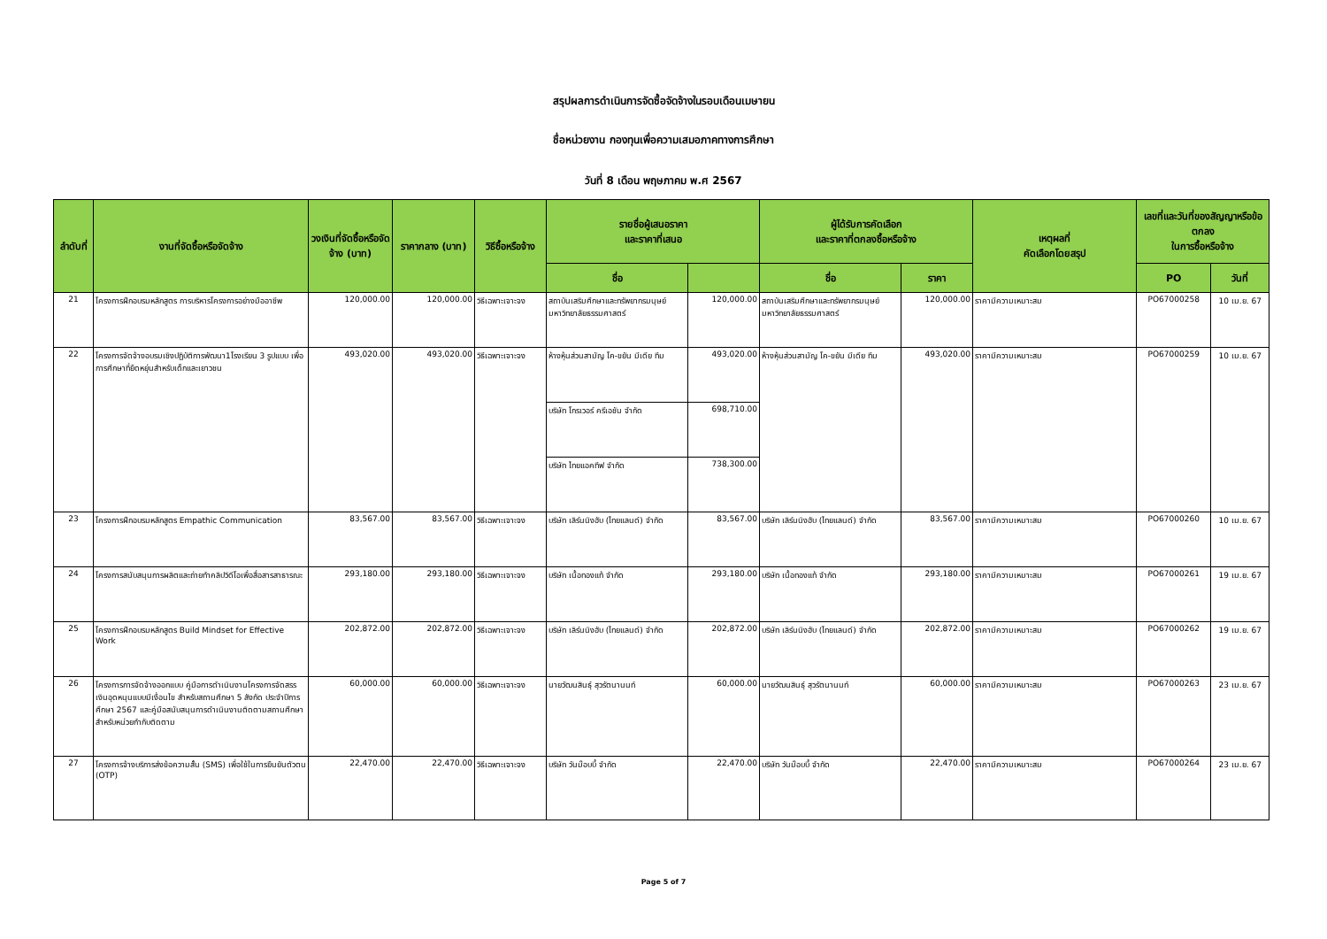สรุปผลการดำเนินการจัดซื้อจัดจ้างในรอบเดือนเมษายน
ชื่อหน่วยงาน กองทุนเพื่อความเสมอภาคทางการศึกษา
วันที่ 8 เดือน พฤษภาคม พ.ศ 2567
| ลำดับที่ | งานที่จัดซื้อหรือจัดจ้าง | วงเงินที่จัดซื้อหรือจัดจ้าง (บาท) | ราคากลาง (บาท) | วิธีซื้อหรือจ้าง | รายชื่อผู้เสนอราคา และราคาที่เสนอ | | ผู้ได้รับการคัดเลือก และราคาที่ตกลงซื้อหรือจ้าง | | เหตุผลที่ คัดเลือกโดยสรุป | เลขที่และวันที่ของสัญญาหรือข้อตกลง ในการซื้อหรือจ้าง | |
| --- | --- | --- | --- | --- | --- | --- | --- | --- | --- | --- | --- |
| | | | | | ชื่อ | | ชื่อ | ราคา | | PO | วันที่ |
| 21 | โครงการฝึกอบรมหลักสูตร การบริหารโครงการอย่างมืออาชีพ | 120,000.00 | 120,000.00 | วิธีเฉพาะเจาะจง | สถาบันเสริมศึกษาและทรัพยากรมนุษย์ มหาวิทยาลัยธรรมศาสตร์ | 120,000.00 | สถาบันเสริมศึกษาและทรัพยากรมนุษย์ มหาวิทยาลัยธรรมศาสตร์ | 120,000.00 | ราคามีความเหมาะสม | PO67000258 | 10 เม.ย. 67 |
| 22 | โครงการจัดจ้างอบรมเชิงปฏิบัติการพัฒนา1โรงเรียน 3 รูปแบบ เพื่อการศึกษาที่ยืดหยุ่นสำหรับเด็กและเยาวชน | 493,020.00 | 493,020.00 | วิธีเฉพาะเจาะจง | ห้างหุ้นส่วนสามัญ โค-ขยัน มีเดีย ทีม | 493,020.00 | ห้างหุ้นส่วนสามัญ โค-ขยัน มีเดีย ทีม | 493,020.00 | ราคามีความเหมาะสม | PO67000259 | 10 เม.ย. 67 |
| | | | | | บริษัท โกรเวอร์ ครีเอชัน จำกัด | 698,710.00 | | | | | |
| | | | | | บริษัท ไทยแอคทีฟ จำกัด | 738,300.00 | | | | | |
| 23 | โครงการฝึกอบรมหลักสูตร Empathic Communication | 83,567.00 | 83,567.00 | วิธีเฉพาะเจาะจง | บริษัท เลิร์นนิงฮับ (ไทยแลนด์) จำกัด | 83,567.00 | บริษัท เลิร์นนิงฮับ (ไทยแลนด์) จำกัด | 83,567.00 | ราคามีความเหมาะสม | PO67000260 | 10 เม.ย. 67 |
| 24 | โครงการสนับสนุนการผลิตและถ่ายทำคลิปวิดีโอเพื่อสื่อสารสาธารณะ | 293,180.00 | 293,180.00 | วิธีเฉพาะเจาะจง | บริษัท เนื้อทองแท้ จำกัด | 293,180.00 | บริษัท เนื้อทองแท้ จำกัด | 293,180.00 | ราคามีความเหมาะสม | PO67000261 | 19 เม.ย. 67 |
| 25 | โครงการฝึกอบรมหลักสูตร Build Mindset for Effective Work | 202,872.00 | 202,872.00 | วิธีเฉพาะเจาะจง | บริษัท เลิร์นนิงฮับ (ไทยแลนด์) จำกัด | 202,872.00 | บริษัท เลิร์นนิงฮับ (ไทยแลนด์) จำกัด | 202,872.00 | ราคามีความเหมาะสม | PO67000262 | 19 เม.ย. 67 |
| 26 | โครงการการจัดจ้างออกแบบ คู่มือการดำเนินงานโครงการจัดสรรเงินอุดหนุนแบบมีเงื่อนไข สำหรับสถานศึกษา 5 สังกัด ประจำปีการศึกษา 2567 และคู่มือสนับสนุนการดำเนินงานติดตามสถานศึกษา สำหรับหน่วยกำกับติดตาม | 60,000.00 | 60,000.00 | วิธีเฉพาะเจาะจง | นายวัฒนสินธุ์ สุวรัตนานนท์ | 60,000.00 | นายวัฒนสินธุ์ สุวรัตนานนท์ | 60,000.00 | ราคามีความเหมาะสม | PO67000263 | 23 เม.ย. 67 |
| 27 | โครงการจ้างบริการส่งข้อความสั้น (SMS) เพื่อใช้ในการยืนยันตัวตน (OTP) | 22,470.00 | 22,470.00 | วิธีเฉพาะเจาะจง | บริษัท วันม๊อบบี้ จำกัด | 22,470.00 | บริษัท วันม๊อบบี้ จำกัด | 22,470.00 | ราคามีความเหมาะสม | PO67000264 | 23 เม.ย. 67 |
Page 5 of 7